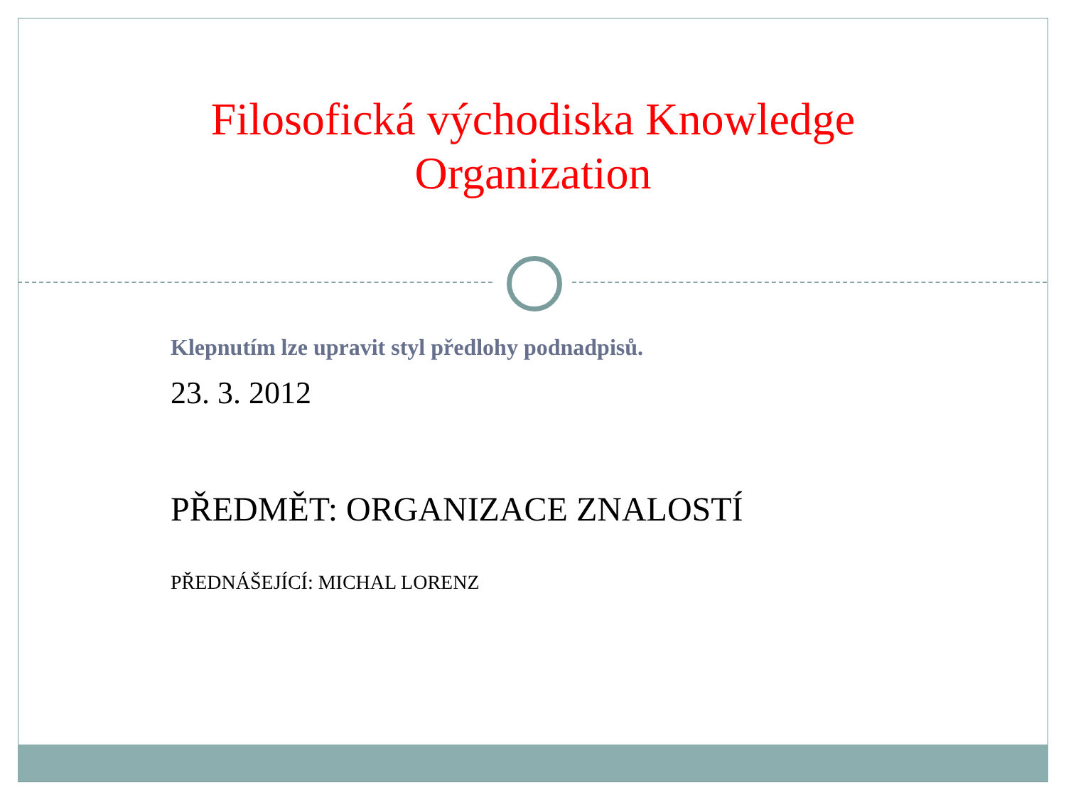Filosofická východiska Knowledge Organization
Klepnutím lze upravit styl předlohy podnadpisů.
23. 3. 2012
PŘEDMĚT: ORGANIZACE ZNALOSTÍ
PŘEDNÁŠEJÍCÍ: MICHAL LORENZ